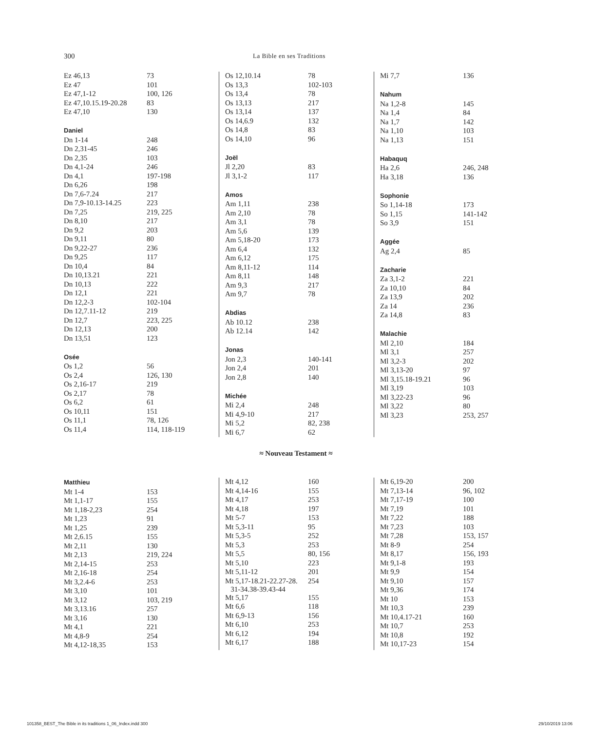300 La Bible en ses Traditions
| Ez 46,13 | 73 |
| Ez 47 | 101 |
| Ez 47,1-12 | 100, 126 |
| Ez 47,10.15.19-20.28 | 83 |
| Ez 47,10 | 130 |
| Daniel | |
| Dn 1-14 | 248 |
| Dn 2,31-45 | 246 |
| Dn 2,35 | 103 |
| Dn 4,1-24 | 246 |
| Dn 4,1 | 197-198 |
| Dn 6,26 | 198 |
| Dn 7,6-7.24 | 217 |
| Dn 7,9-10.13-14.25 | 223 |
| Dn 7,25 | 219, 225 |
| Dn 8,10 | 217 |
| Dn 9,2 | 203 |
| Dn 9,11 | 80 |
| Dn 9,22-27 | 236 |
| Dn 9,25 | 117 |
| Dn 10,4 | 84 |
| Dn 10,13.21 | 221 |
| Dn 10,13 | 222 |
| Dn 12,1 | 221 |
| Dn 12,2-3 | 102-104 |
| Dn 12,7.11-12 | 219 |
| Dn 12,7 | 223, 225 |
| Dn 12,13 | 200 |
| Dn 13,51 | 123 |
| Osée | |
| Os 1,2 | 56 |
| Os 2,4 | 126, 130 |
| Os 2,16-17 | 219 |
| Os 2,17 | 78 |
| Os 6,2 | 61 |
| Os 10,11 | 151 |
| Os 11,1 | 78, 126 |
| Os 11,4 | 114, 118-119 |
| Os 12,10.14 | 78 |
| Os 13,3 | 102-103 |
| Os 13,4 | 78 |
| Os 13,13 | 217 |
| Os 13,14 | 137 |
| Os 14,6.9 | 132 |
| Os 14,8 | 83 |
| Os 14,10 | 96 |
| Joël | |
| Jl 2,20 | 83 |
| Jl 3,1-2 | 117 |
| Amos | |
| Am 1,11 | 238 |
| Am 2,10 | 78 |
| Am 3,1 | 78 |
| Am 5,6 | 139 |
| Am 5,18-20 | 173 |
| Am 6,4 | 132 |
| Am 6,12 | 175 |
| Am 8,11-12 | 114 |
| Am 8,11 | 148 |
| Am 9,3 | 217 |
| Am 9,7 | 78 |
| Abdias | |
| Ab 10.12 | 238 |
| Ab 12.14 | 142 |
| Jonas | |
| Jon 2,3 | 140-141 |
| Jon 2,4 | 201 |
| Jon 2,8 | 140 |
| Michée | |
| Mi 2,4 | 248 |
| Mi 4,9-10 | 217 |
| Mi 5,2 | 82, 238 |
| Mi 6,7 | 62 |
| Mi 7,7 | 136 |
| Nahum | |
| Na 1,2-8 | 145 |
| Na 1,4 | 84 |
| Na 1,7 | 142 |
| Na 1,10 | 103 |
| Na 1,13 | 151 |
| Habaquq | |
| Ha 2,6 | 246, 248 |
| Ha 3,18 | 136 |
| Sophonie | |
| So 1,14-18 | 173 |
| So 1,15 | 141-142 |
| So 3,9 | 151 |
| Aggée | |
| Ag 2,4 | 85 |
| Zacharie | |
| Za 3,1-2 | 221 |
| Za 10,10 | 84 |
| Za 13,9 | 202 |
| Za 14 | 236 |
| Za 14,8 | 83 |
| Malachie | |
| Ml 2,10 | 184 |
| Ml 3,1 | 257 |
| Ml 3,2-3 | 202 |
| Ml 3,13-20 | 97 |
| Ml 3,15.18-19.21 | 96 |
| Ml 3,19 | 103 |
| Ml 3,22-23 | 96 |
| Ml 3,22 | 80 |
| Ml 3,23 | 253, 257 |
≈ Nouveau Testament ≈
| Matthieu | |
| Mt 1-4 | 153 |
| Mt 1,1-17 | 155 |
| Mt 1,18-2,23 | 254 |
| Mt 1,23 | 91 |
| Mt 1,25 | 239 |
| Mt 2,6.15 | 155 |
| Mt 2,11 | 130 |
| Mt 2,13 | 219, 224 |
| Mt 2,14-15 | 253 |
| Mt 2,16-18 | 254 |
| Mt 3,2.4-6 | 253 |
| Mt 3,10 | 101 |
| Mt 3,12 | 103, 219 |
| Mt 3,13.16 | 257 |
| Mt 3,16 | 130 |
| Mt 4,1 | 221 |
| Mt 4,8-9 | 254 |
| Mt 4,12-18,35 | 153 |
| Mt 4,12 | 160 |
| Mt 4,14-16 | 155 |
| Mt 4,17 | 253 |
| Mt 4,18 | 197 |
| Mt 5-7 | 153 |
| Mt 5,3-11 | 95 |
| Mt 5,3-5 | 252 |
| Mt 5,3 | 253 |
| Mt 5,5 | 80, 156 |
| Mt 5,10 | 223 |
| Mt 5,11-12 | 201 |
| Mt 5,17-18.21-22.27-28. 31-34.38-39.43-44 | 254 |
| Mt 5,17 | 155 |
| Mt 6,6 | 118 |
| Mt 6,9-13 | 156 |
| Mt 6,10 | 253 |
| Mt 6,12 | 194 |
| Mt 6,17 | 188 |
| Mt 6,19-20 | 200 |
| Mt 7,13-14 | 96, 102 |
| Mt 7,17-19 | 100 |
| Mt 7,19 | 101 |
| Mt 7,22 | 188 |
| Mt 7,23 | 103 |
| Mt 7,28 | 153, 157 |
| Mt 8-9 | 254 |
| Mt 8,17 | 156, 193 |
| Mt 9,1-8 | 193 |
| Mt 9,9 | 154 |
| Mt 9,10 | 157 |
| Mt 9,36 | 174 |
| Mt 10 | 153 |
| Mt 10,3 | 239 |
| Mt 10,4.17-21 | 160 |
| Mt 10,7 | 253 |
| Mt 10,8 | 192 |
| Mt 10,17-23 | 154 |
101358_BEST_The Bible in its traditions 1_06_Index.indd 300 29/10/2019 13:06